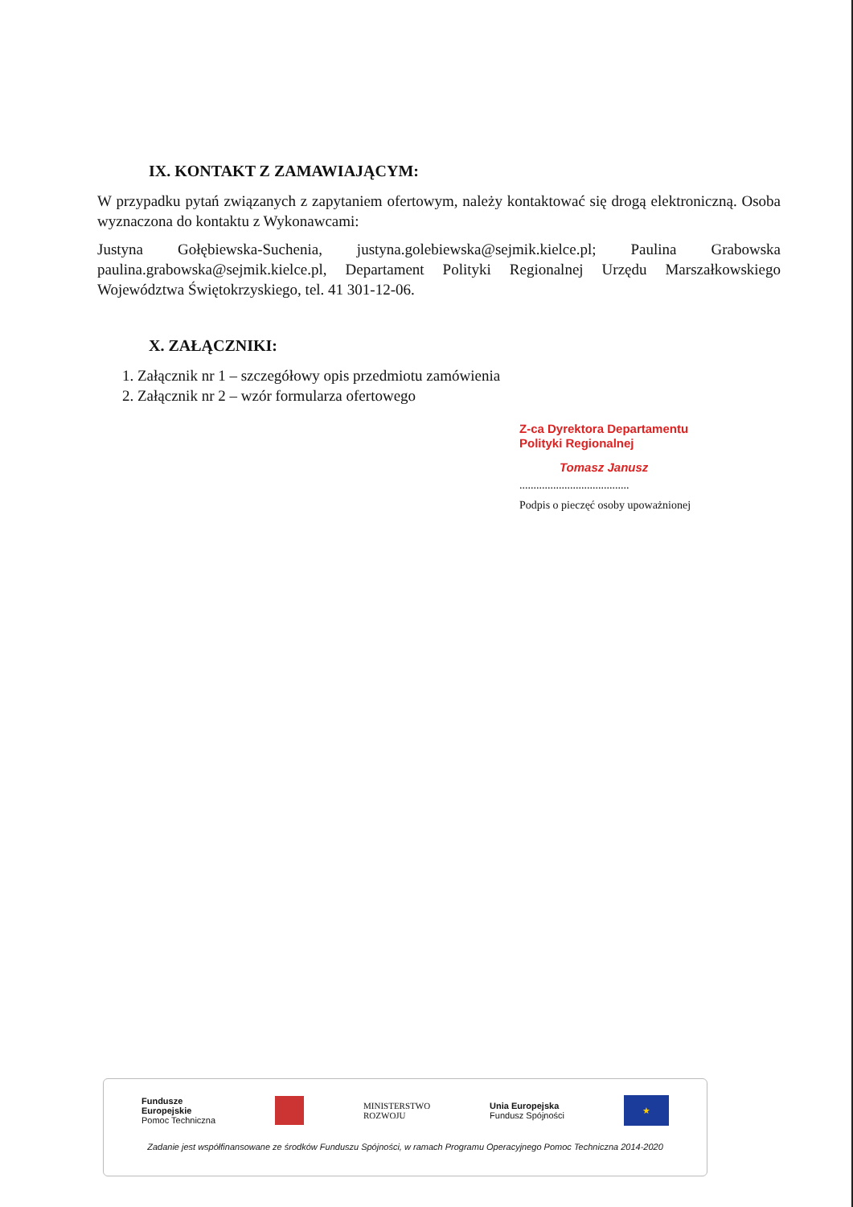IX. KONTAKT Z ZAMAWIAJĄCYM:
W przypadku pytań związanych z zapytaniem ofertowym, należy kontaktować się drogą elektroniczną. Osoba wyznaczona do kontaktu z Wykonawcami:
Justyna Gołębiewska-Suchenia, justyna.golebiewska@sejmik.kielce.pl; Paulina Grabowska paulina.grabowska@sejmik.kielce.pl, Departament Polityki Regionalnej Urzędu Marszałkowskiego Województwa Świętokrzyskiego, tel. 41 301-12-06.
X. ZAŁĄCZNIKI:
1. Załącznik nr 1 – szczegółowy opis przedmiotu zamówienia
2. Załącznik nr 2 – wzór formularza ofertowego
Z-ca Dyrektora Departamentu
Polityki Regionalnej
Tomasz Janusz
.......................................
Podpis o pieczęć osoby upoważnionej
Fundusze
Europejskie
Pomoc Techniczna
MINISTERSTWO
ROZWOJU
Unia Europejska
Fundusz Spójności
★
Zadanie jest współfinansowane ze środków Funduszu Spójności, w ramach Programu Operacyjnego Pomoc Techniczna 2014-2020